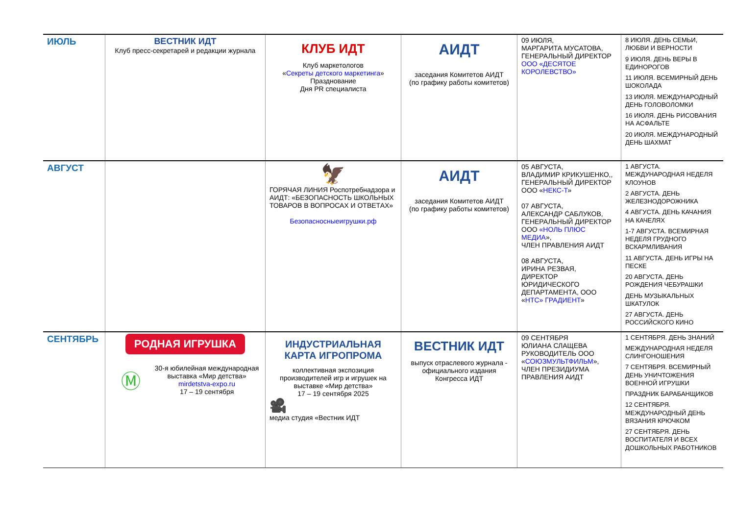| ИЮЛЬ | ВЕСТНИК ИДТ Клуб пресс-секретарей и редакции журнала | КЛУБ ИДТ Клуб маркетологов « Секреты детского маркетинга » Празднование Дня PR специалиста | АИДТ заседания Комитетов АИДТ (по графику работы комитетов) | 09 ИЮЛЯ, МАРГАРИТА МУСАТОВА, ГЕНЕРАЛЬНЫЙ ДИРЕКТОР ООО «ДЕСЯТОЕ КОРОЛЕВСТВО» | 8 ИЮЛЯ. ДЕНЬ СЕМЬИ, ЛЮБВИ И ВЕРНОСТИ 9 ИЮЛЯ. ДЕНЬ ВЕРЫ В ЕДИНОРОГОВ 11 ИЮЛЯ. ВСЕМИРНЫЙ ДЕНЬ ШОКОЛАДА 13 ИЮЛЯ. МЕЖДУНАРОДНЫЙ ДЕНЬ ГОЛОВОЛОМКИ 16 ИЮЛЯ. ДЕНЬ РИСОВАНИЯ НА АСФАЛЬТЕ 20 ИЮЛЯ. МЕЖДУНАРОДНЫЙ ДЕНЬ ШАХМАТ |
| АВГУСТ | | 🦅 ГОРЯЧАЯ ЛИНИЯ Роспотребнадзора и АИДТ: «БЕЗОПАСНОСТЬ ШКОЛЬНЫХ ТОВАРОВ В ВОПРОСАХ И ОТВЕТАХ» Безопасносныеигрушки.рф | АИДТ заседания Комитетов АИДТ (по графику работы комитетов) | 05 АВГУСТА, ВЛАДИМИР КРИКУШЕНКО,, ГЕНЕРАЛЬНЫЙ ДИРЕКТОР ООО « НЕКС-Т » 07 АВГУСТА, АЛЕКСАНДР САБЛУКОВ, ГЕНЕРАЛЬНЫЙ ДИРЕКТОР ООО «НОЛЬ ПЛЮС МЕДИА », ЧЛЕН ПРАВЛЕНИЯ АИДТ 08 АВГУСТА, ИРИНА РЕЗВАЯ, ДИРЕКТОР ЮРИДИЧЕСКОГО ДЕПАРТАМЕНТА, ООО « НТС» ГРАДИЕНТ » | 1 АВГУСТА. МЕЖДУНАРОДНАЯ НЕДЕЛЯ КЛОУНОВ 2 АВГУСТА. ДЕНЬ ЖЕЛЕЗНОДОРОЖНИКА 4 АВГУСТА. ДЕНЬ КАЧАНИЯ НА КАЧЕЛЯХ 1-7 АВГУСТА. ВСЕМИРНАЯ НЕДЕЛЯ ГРУДНОГО ВСКАРМЛИВАНИЯ 11 АВГУСТА. ДЕНЬ ИГРЫ НА ПЕСКЕ 20 АВГУСТА. ДЕНЬ РОЖДЕНИЯ ЧЕБУРАШКИ ДЕНЬ МУЗЫКАЛЬНЫХ ШКАТУЛОК 27 АВГУСТА. ДЕНЬ РОССИЙСКОГО КИНО |
| СЕНТЯБРЬ | РОДНАЯ ИГРУШКА Ⓜ 30-я юбилейная международная выставка «Мир детства» mirdetstva-expo.ru 17 – 19 сентября | ИНДУСТРИАЛЬНАЯ КАРТА ИГРОПРОМА коллективная экспозиция производителей игр и игрушек на выставке «Мир детства» 17 – 19 сентября 2025 🎥 медиа студия «Вестник ИДТ | ВЕСТНИК ИДТ выпуск отраслевого журнала - официального издания Конгресса ИДТ | 09 СЕНТЯБРЯ ЮЛИАНА СЛАЩЕВА РУКОВОДИТЕЛЬ ООО « СОЮЗМУЛЬТФИЛЬМ », ЧЛЕН ПРЕЗИДИУМА ПРАВЛЕНИЯ АИДТ | 1 СЕНТЯБРЯ. ДЕНЬ ЗНАНИЙ МЕЖДУНАРОДНАЯ НЕДЕЛЯ СЛИНГОНОШЕНИЯ 7 СЕНТЯБРЯ. ВСЕМИРНЫЙ ДЕНЬ УНИЧТОЖЕНИЯ ВОЕННОЙ ИГРУШКИ ПРАЗДНИК БАРАБАНЩИКОВ 12 СЕНТЯБРЯ. МЕЖДУНАРОДНЫЙ ДЕНЬ ВЯЗАНИЯ КРЮЧКОМ 27 СЕНТЯБРЯ. ДЕНЬ ВОСПИТАТЕЛЯ И ВСЕХ ДОШКОЛЬНЫХ РАБОТНИКОВ |